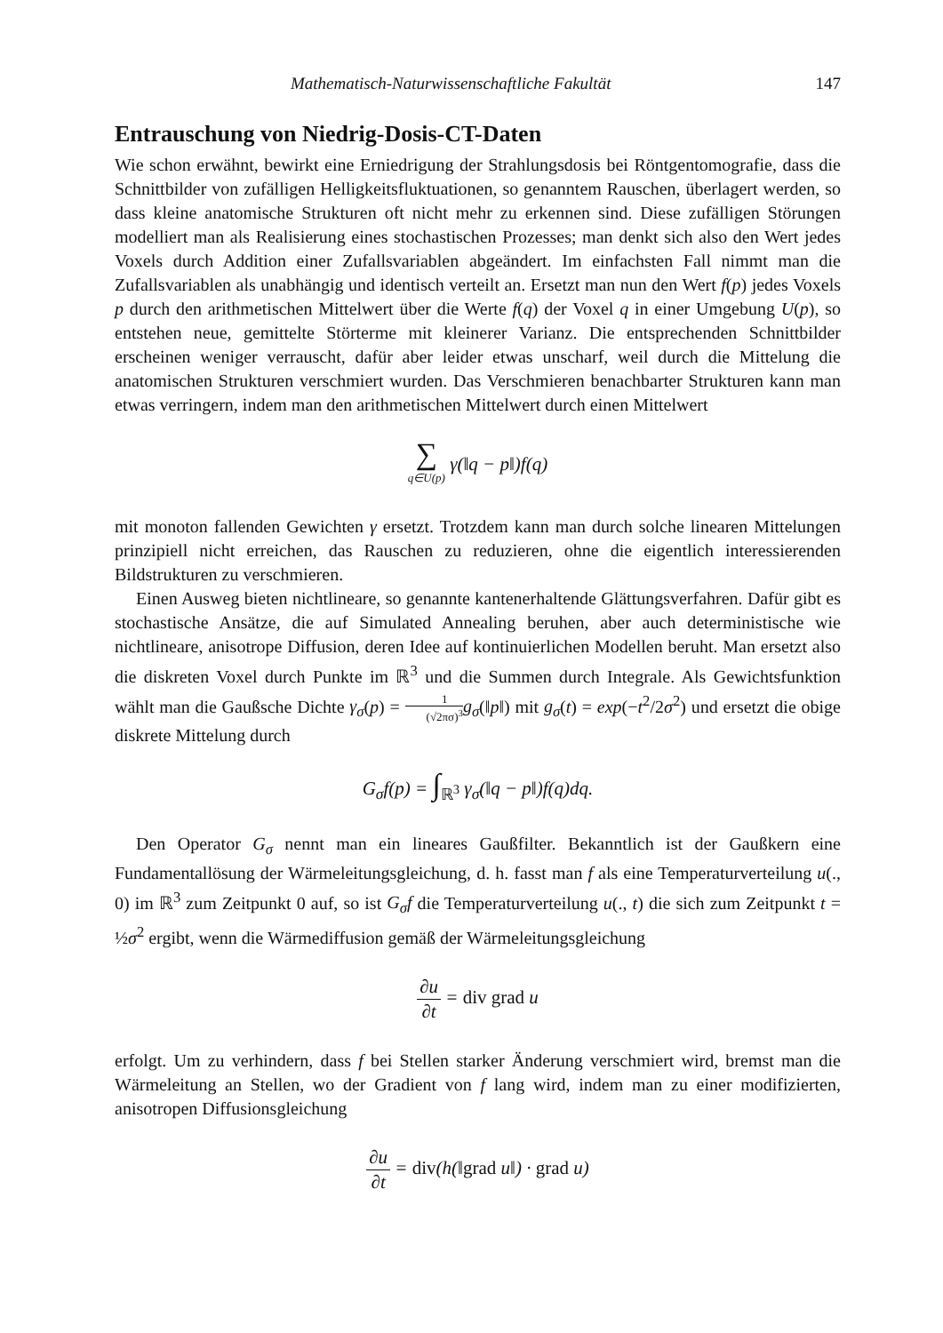Mathematisch-Naturwissenschaftliche Fakultät 147
Entrauschung von Niedrig-Dosis-CT-Daten
Wie schon erwähnt, bewirkt eine Erniedrigung der Strahlungsdosis bei Röntgentomografie, dass die Schnittbilder von zufälligen Helligkeitsfluktuationen, so genanntem Rauschen, überlagert werden, so dass kleine anatomische Strukturen oft nicht mehr zu erkennen sind. Diese zufälligen Störungen modelliert man als Realisierung eines stochastischen Prozesses; man denkt sich also den Wert jedes Voxels durch Addition einer Zufallsvariablen abgeändert. Im einfachsten Fall nimmt man die Zufallsvariablen als unabhängig und identisch verteilt an. Ersetzt man nun den Wert f(p) jedes Voxels p durch den arithmetischen Mittelwert über die Werte f(q) der Voxel q in einer Umgebung U(p), so entstehen neue, gemittelte Störterme mit kleinerer Varianz. Die entsprechenden Schnittbilder erscheinen weniger verrauscht, dafür aber leider etwas unscharf, weil durch die Mittelung die anatomischen Strukturen verschmiert wurden. Das Verschmieren benachbarter Strukturen kann man etwas verringern, indem man den arithmetischen Mittelwert durch einen Mittelwert
∑ q∈U(p) γ(‖q − p‖)f(q)
mit monoton fallenden Gewichten γ ersetzt. Trotzdem kann man durch solche linearen Mittelungen prinzipiell nicht erreichen, das Rauschen zu reduzieren, ohne die eigentlich interessierenden Bildstrukturen zu verschmieren.
Einen Ausweg bieten nichtlineare, so genannte kantenerhaltende Glättungsverfahren. Dafür gibt es stochastische Ansätze, die auf Simulated Annealing beruhen, aber auch deterministische wie nichtlineare, anisotrope Diffusion, deren Idee auf kontinuierlichen Modellen beruht. Man ersetzt also die diskreten Voxel durch Punkte im ℝ<sup>3</sup> und die Summen durch Integrale. Als Gewichtsfunktion wählt man die Gaußsche Dichte γ<sub>σ</sub>(p) = 1 (√2πσ)<sup>3</sup> g<sub>σ</sub>(‖p‖) mit g<sub>σ</sub>(t) = exp(−t<sup>2</sup>/2σ<sup>2</sup>) und ersetzt die obige diskrete Mittelung durch
G<sub>σ</sub>f(p) = ∫<sub>ℝ<sup>3</sup></sub> γ<sub>σ</sub>(‖q − p‖)f(q)dq.
Den Operator G<sub>σ</sub> nennt man ein lineares Gaußfilter. Bekanntlich ist der Gaußkern eine Fundamentallösung der Wärmeleitungsgleichung, d. h. fasst man f als eine Temperaturverteilung u(., 0) im ℝ<sup>3</sup> zum Zeitpunkt 0 auf, so ist G<sub>σ</sub>f die Temperaturverteilung u(., t) die sich zum Zeitpunkt t = ½σ<sup>2</sup> ergibt, wenn die Wärmediffusion gemäß der Wärmeleitungsgleichung
∂u ∂t = div grad u
erfolgt. Um zu verhindern, dass f bei Stellen starker Änderung verschmiert wird, bremst man die Wärmeleitung an Stellen, wo der Gradient von f lang wird, indem man zu einer modifizierten, anisotropen Diffusionsgleichung
∂u ∂t = div(h(‖grad u‖) · grad u)